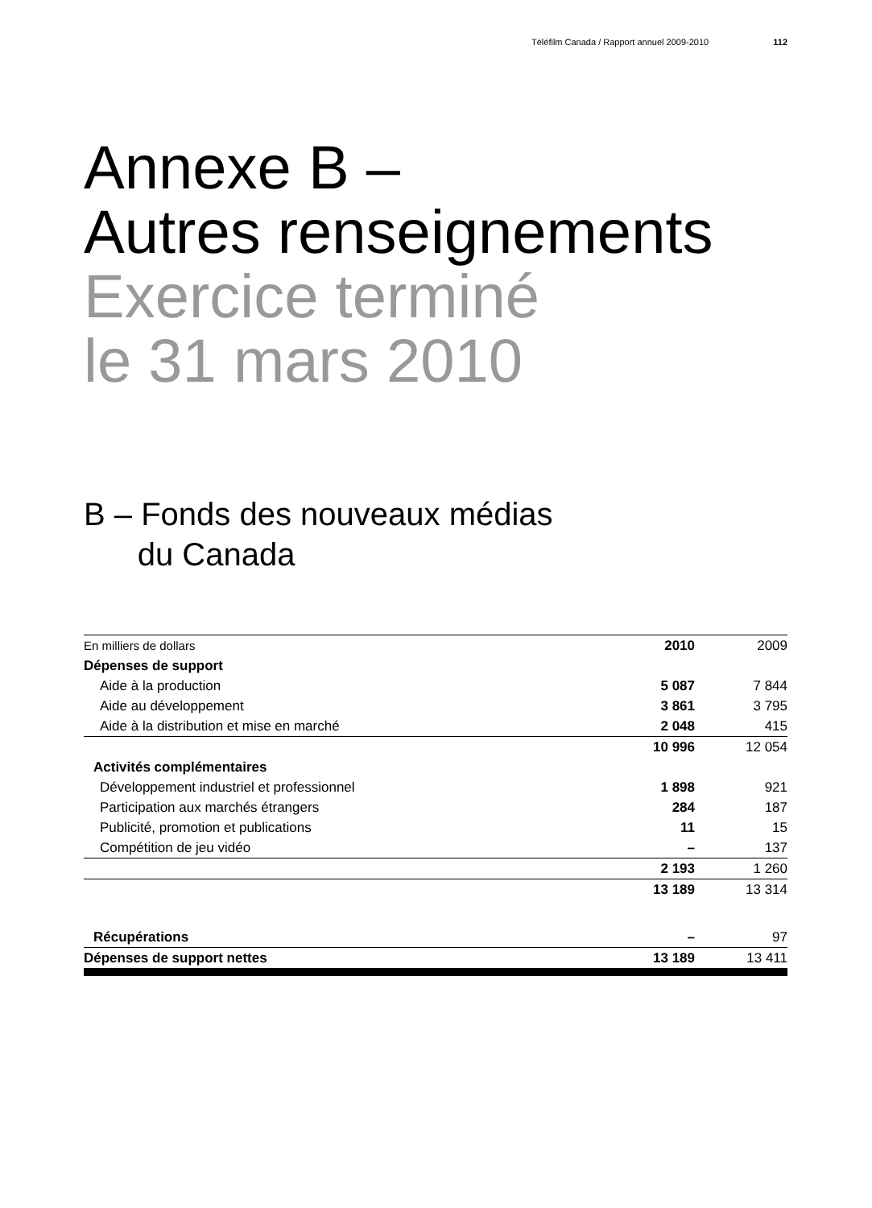Téléfilm Canada / Rapport annuel 2009-2010 112
Annexe B –
Autres renseignements
Exercice terminé
le 31 mars 2010
B – Fonds des nouveaux médias
du Canada
| En milliers de dollars | 2010 | 2009 |
| Dépenses de support | | |
| Aide à la production | 5 087 | 7 844 |
| Aide au développement | 3 861 | 3 795 |
| Aide à la distribution et mise en marché | 2 048 | 415 |
| | 10 996 | 12 054 |
| Activités complémentaires | | |
| Développement industriel et professionnel | 1 898 | 921 |
| Participation aux marchés étrangers | 284 | 187 |
| Publicité, promotion et publications | 11 | 15 |
| Compétition de jeu vidéo | – | 137 |
| | 2 193 | 1 260 |
| | 13 189 | 13 314 |
| Récupérations | – | 97 |
| Dépenses de support nettes | 13 189 | 13 411 |